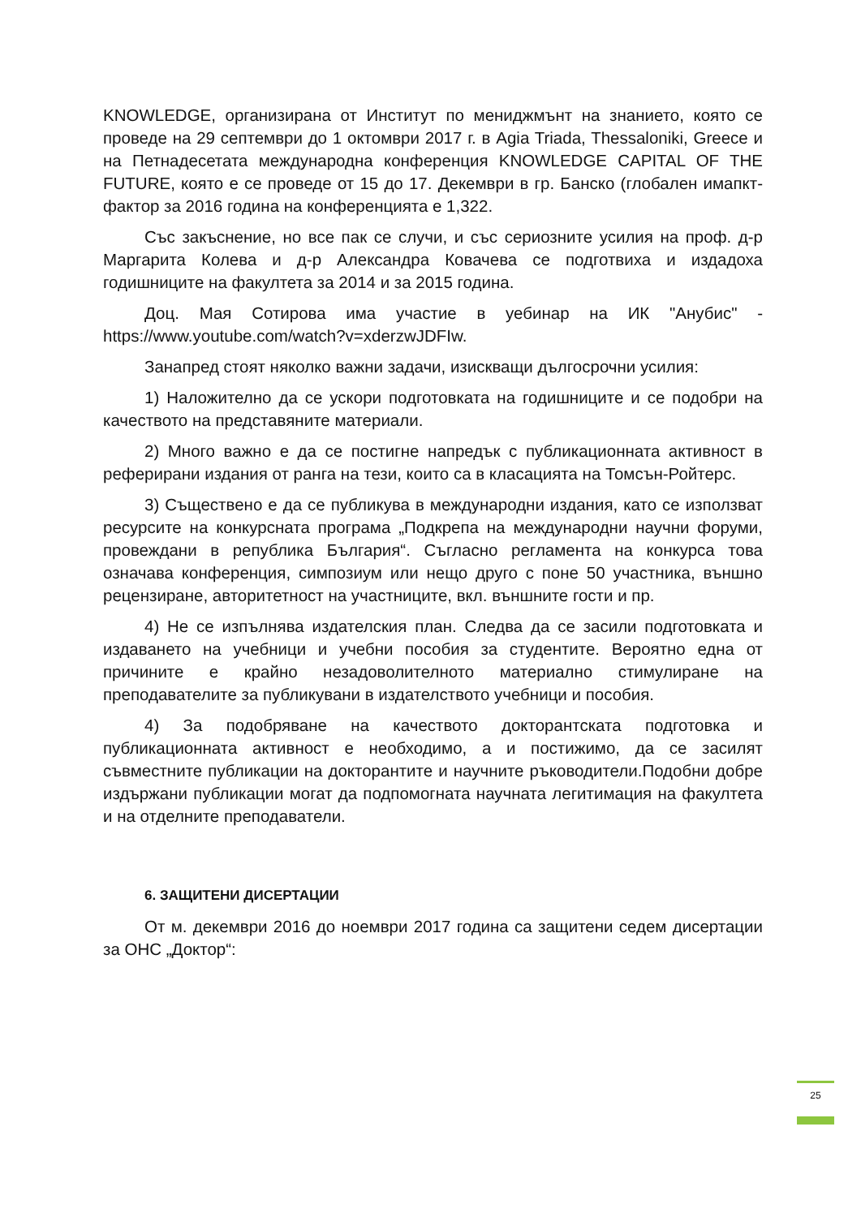KNOWLEDGE, организирана от Институт по мениджмънт на знанието, която се проведе на 29 септември до 1 октомври 2017 г. в Agia Triada, Thessaloniki, Greece и на Петнадесетата международна конференция KNOWLEDGE CAPITAL OF THE FUTURE, която е се проведе от 15 до 17. Декември в гр. Банско (глобален имапкт-фактор за 2016 година на конференцията е 1,322.
Със закъснение, но все пак се случи, и със сериозните усилия на проф. д-р Маргарита Колева и д-р Александра Ковачева се подготвиха и издадоха годишниците на факултета за 2014 и за 2015 година.
Доц. Мая Сотирова има участие в уебинар на ИК "Анубис" - https://www.youtube.com/watch?v=xderzwJDFIw.
Занапред стоят няколко важни задачи, изискващи дългосрочни усилия:
1) Наложително да се ускори подготовката на годишниците и се подобри на качеството на представяните материали.
2) Много важно е да се постигне напредък с публикационната активност в реферирани издания от ранга на тези, които са в класацията на Томсън-Ройтерс.
3) Съществено е да се публикува в международни издания, като се използват ресурсите на конкурсната програма „Подкрепа на международни научни форуми, провеждани в република България“. Съгласно регламента на конкурса това означава конференция, симпозиум или нещо друго с поне 50 участника, външно рецензиране, авторитетност на участниците, вкл. външните гости и пр.
4) Не се изпълнява издателския план. Следва да се засили подготовката и издаването на учебници и учебни пособия за студентите. Вероятно една от причините е крайно незадоволителното материално стимулиране на преподавателите за публикувани в издателството учебници и пособия.
4) За подобряване на качеството докторантската подготовка и публикационната активност е необходимо, а и постижимо, да се засилят съвместните публикации на докторантите и научните ръководители.Подобни добре издържани публикации могат да подпомогната научната легитимация на факултета и на отделните преподаватели.
6. ЗАЩИТЕНИ ДИСЕРТАЦИИ
От м. декември 2016 до ноември 2017 година са защитени седем дисертации за ОНС „Доктор“:
25